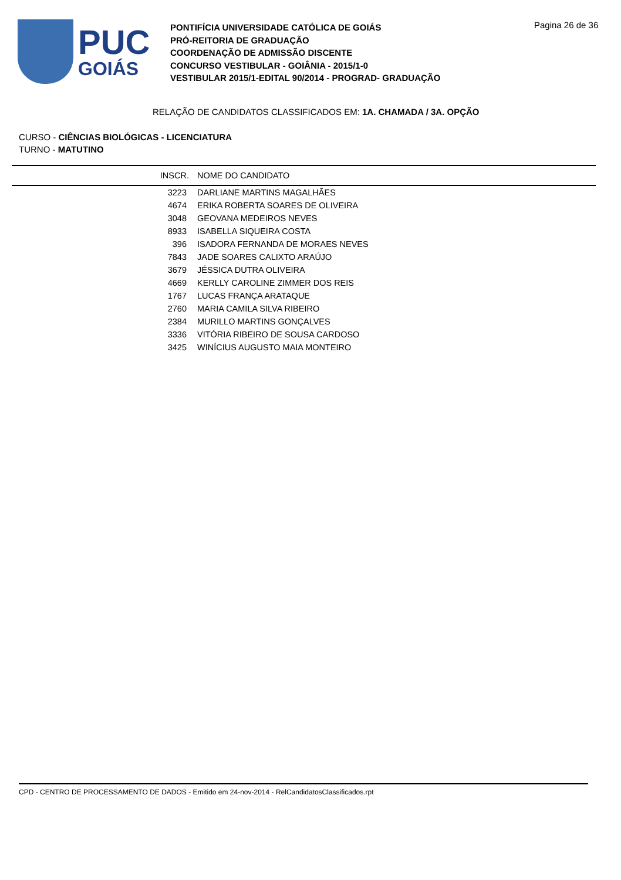PUC
GOIÁS
PONTIFÍCIA UNIVERSIDADE CATÓLICA DE GOIÁS
PRÓ-REITORIA DE GRADUAÇÃO
COORDENAÇÃO DE ADMISSÃO DISCENTE
CONCURSO VESTIBULAR - GOIÂNIA - 2015/1-0
VESTIBULAR 2015/1-EDITAL 90/2014 - PROGRAD- GRADUAÇÃO
Pagina 26 de 36
RELAÇÃO DE CANDIDATOS CLASSIFICADOS EM: 1A. CHAMADA / 3A. OPÇÃO
CURSO - CIÊNCIAS BIOLÓGICAS - LICENCIATURA
TURNO - MATUTINO
| INSCR. | NOME DO CANDIDATO |
| --- | --- |
| 3223 | DARLIANE MARTINS MAGALHÃES |
| 4674 | ERIKA ROBERTA SOARES DE OLIVEIRA |
| 3048 | GEOVANA MEDEIROS NEVES |
| 8933 | ISABELLA SIQUEIRA COSTA |
| 396 | ISADORA FERNANDA DE MORAES NEVES |
| 7843 | JADE SOARES CALIXTO ARAÚJO |
| 3679 | JÉSSICA DUTRA OLIVEIRA |
| 4669 | KERLLY CAROLINE ZIMMER DOS REIS |
| 1767 | LUCAS FRANÇA ARATAQUE |
| 2760 | MARIA CAMILA SILVA RIBEIRO |
| 2384 | MURILLO MARTINS GONÇALVES |
| 3336 | VITÓRIA RIBEIRO DE SOUSA CARDOSO |
| 3425 | WINÍCIUS AUGUSTO MAIA MONTEIRO |
CPD - CENTRO DE PROCESSAMENTO DE DADOS - Emitido em 24-nov-2014 - RelCandidatosClassificados.rpt